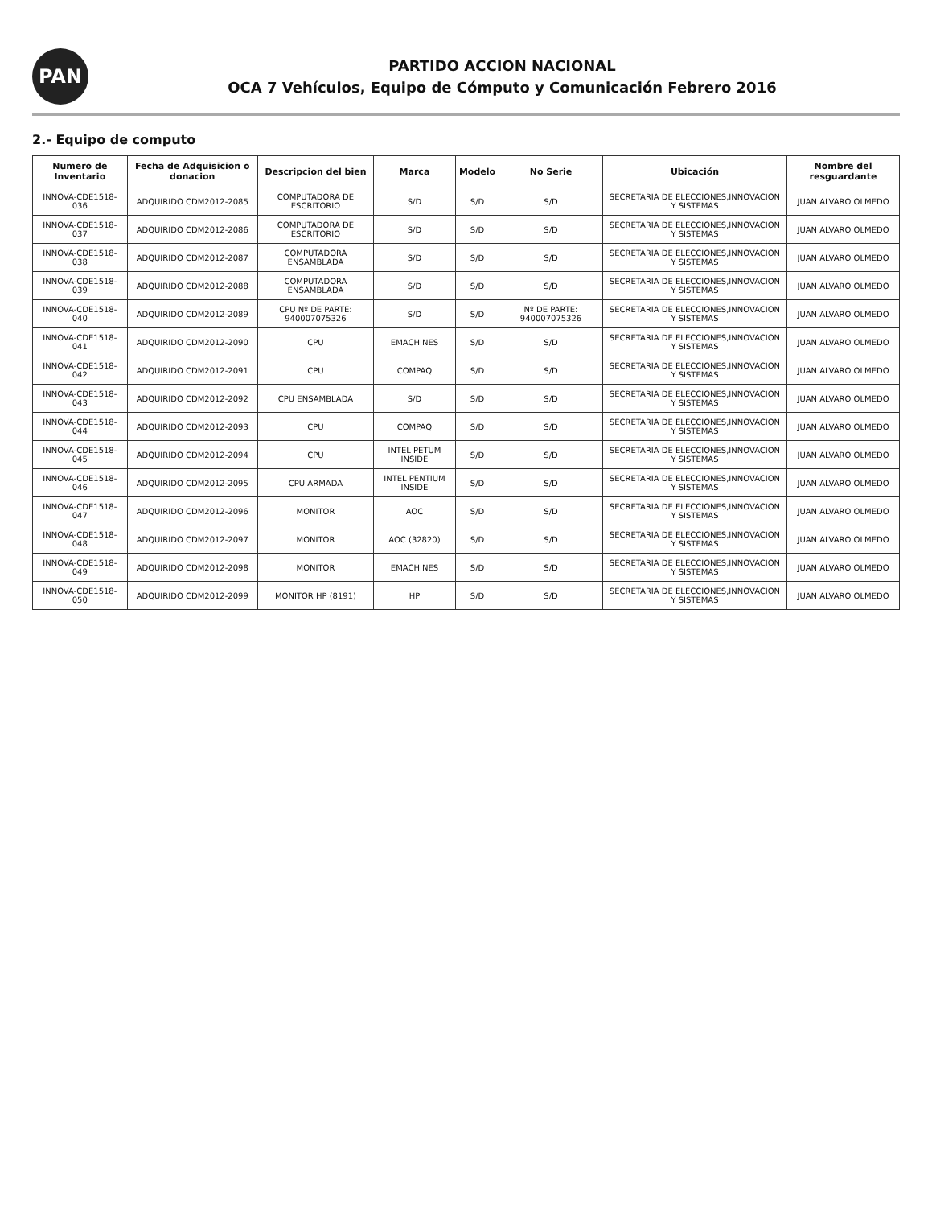PAN
PARTIDO ACCION NACIONAL
OCA 7 Vehículos, Equipo de Cómputo y Comunicación Febrero 2016
2.- Equipo de computo
| Numero de Inventario | Fecha de Adquisicion o donacion | Descripcion del bien | Marca | Modelo | No Serie | Ubicación | Nombre del resguardante |
| --- | --- | --- | --- | --- | --- | --- | --- |
| INNOVA-CDE1518-036 | ADQUIRIDO CDM2012-2085 | COMPUTADORA DE ESCRITORIO | S/D | S/D | S/D | SECRETARIA DE ELECCIONES,INNOVACION Y SISTEMAS | JUAN ALVARO OLMEDO |
| INNOVA-CDE1518-037 | ADQUIRIDO CDM2012-2086 | COMPUTADORA DE ESCRITORIO | S/D | S/D | S/D | SECRETARIA DE ELECCIONES,INNOVACION Y SISTEMAS | JUAN ALVARO OLMEDO |
| INNOVA-CDE1518-038 | ADQUIRIDO CDM2012-2087 | COMPUTADORA ENSAMBLADA | S/D | S/D | S/D | SECRETARIA DE ELECCIONES,INNOVACION Y SISTEMAS | JUAN ALVARO OLMEDO |
| INNOVA-CDE1518-039 | ADQUIRIDO CDM2012-2088 | COMPUTADORA ENSAMBLADA | S/D | S/D | S/D | SECRETARIA DE ELECCIONES,INNOVACION Y SISTEMAS | JUAN ALVARO OLMEDO |
| INNOVA-CDE1518-040 | ADQUIRIDO CDM2012-2089 | CPU Nº DE PARTE: 940007075326 | S/D | S/D | Nº DE PARTE: 940007075326 | SECRETARIA DE ELECCIONES,INNOVACION Y SISTEMAS | JUAN ALVARO OLMEDO |
| INNOVA-CDE1518-041 | ADQUIRIDO CDM2012-2090 | CPU | EMACHINES | S/D | S/D | SECRETARIA DE ELECCIONES,INNOVACION Y SISTEMAS | JUAN ALVARO OLMEDO |
| INNOVA-CDE1518-042 | ADQUIRIDO CDM2012-2091 | CPU | COMPAQ | S/D | S/D | SECRETARIA DE ELECCIONES,INNOVACION Y SISTEMAS | JUAN ALVARO OLMEDO |
| INNOVA-CDE1518-043 | ADQUIRIDO CDM2012-2092 | CPU ENSAMBLADA | S/D | S/D | S/D | SECRETARIA DE ELECCIONES,INNOVACION Y SISTEMAS | JUAN ALVARO OLMEDO |
| INNOVA-CDE1518-044 | ADQUIRIDO CDM2012-2093 | CPU | COMPAQ | S/D | S/D | SECRETARIA DE ELECCIONES,INNOVACION Y SISTEMAS | JUAN ALVARO OLMEDO |
| INNOVA-CDE1518-045 | ADQUIRIDO CDM2012-2094 | CPU | INTEL PETUM INSIDE | S/D | S/D | SECRETARIA DE ELECCIONES,INNOVACION Y SISTEMAS | JUAN ALVARO OLMEDO |
| INNOVA-CDE1518-046 | ADQUIRIDO CDM2012-2095 | CPU ARMADA | INTEL PENTIUM INSIDE | S/D | S/D | SECRETARIA DE ELECCIONES,INNOVACION Y SISTEMAS | JUAN ALVARO OLMEDO |
| INNOVA-CDE1518-047 | ADQUIRIDO CDM2012-2096 | MONITOR | AOC | S/D | S/D | SECRETARIA DE ELECCIONES,INNOVACION Y SISTEMAS | JUAN ALVARO OLMEDO |
| INNOVA-CDE1518-048 | ADQUIRIDO CDM2012-2097 | MONITOR | AOC (32820) | S/D | S/D | SECRETARIA DE ELECCIONES,INNOVACION Y SISTEMAS | JUAN ALVARO OLMEDO |
| INNOVA-CDE1518-049 | ADQUIRIDO CDM2012-2098 | MONITOR | EMACHINES | S/D | S/D | SECRETARIA DE ELECCIONES,INNOVACION Y SISTEMAS | JUAN ALVARO OLMEDO |
| INNOVA-CDE1518-050 | ADQUIRIDO CDM2012-2099 | MONITOR HP (8191) | HP | S/D | S/D | SECRETARIA DE ELECCIONES,INNOVACION Y SISTEMAS | JUAN ALVARO OLMEDO |